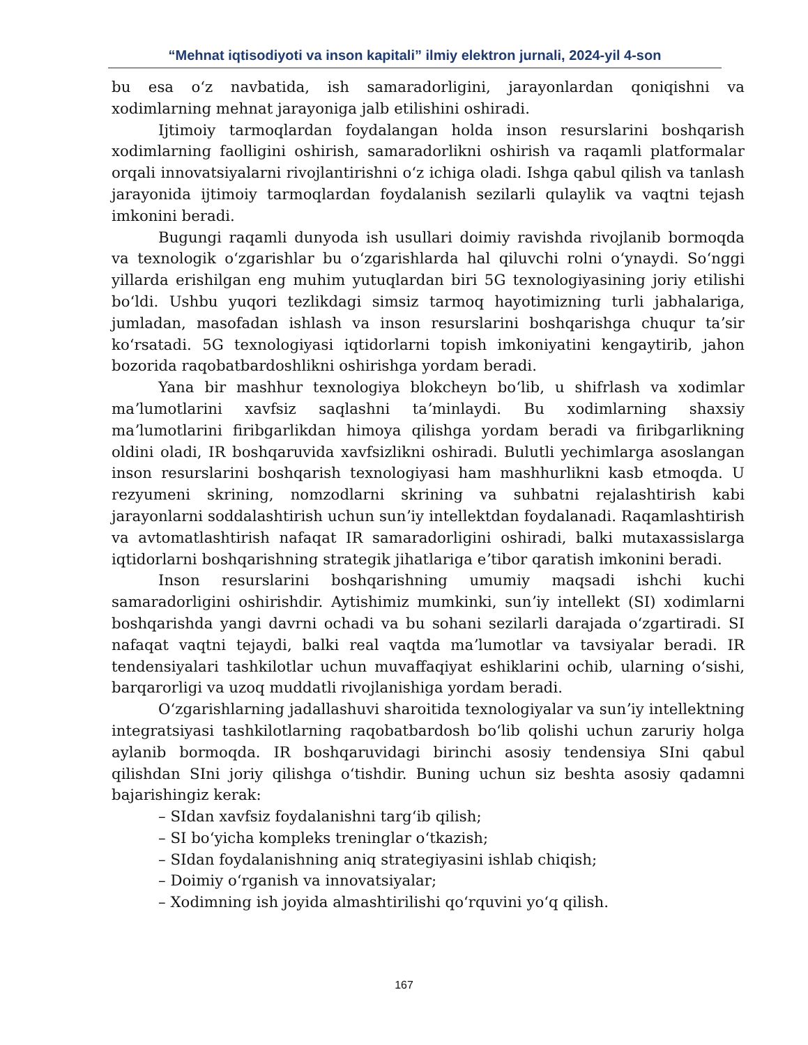“Mehnat iqtisodiyoti va inson kapitali” ilmiy elektron jurnali, 2024-yil 4-son
bu esa oʻz navbatida, ish samaradorligini, jarayonlardan qoniqishni va xodimlarning mehnat jarayoniga jalb etilishini oshiradi.
Ijtimoiy tarmoqlardan foydalangan holda inson resurslarini boshqarish xodimlarning faolligini oshirish, samaradorlikni oshirish va raqamli platformalar orqali innovatsiyalarni rivojlantirishni oʻz ichiga oladi. Ishga qabul qilish va tanlash jarayonida ijtimoiy tarmoqlardan foydalanish sezilarli qulaylik va vaqtni tejash imkonini beradi.
Bugungi raqamli dunyoda ish usullari doimiy ravishda rivojlanib bormoqda va texnologik oʻzgarishlar bu oʻzgarishlarda hal qiluvchi rolni oʻynaydi. Soʻnggi yillarda erishilgan eng muhim yutuqlardan biri 5G texnologiyasining joriy etilishi boʻldi. Ushbu yuqori tezlikdagi simsiz tarmoq hayotimizning turli jabhalariga, jumladan, masofadan ishlash va inson resurslarini boshqarishga chuqur taʼsir koʻrsatadi. 5G texnologiyasi iqtidorlarni topish imkoniyatini kengaytirib, jahon bozorida raqobatbardoshlikni oshirishga yordam beradi.
Yana bir mashhur texnologiya blokcheyn boʻlib, u shifrlash va xodimlar maʼlumotlarini xavfsiz saqlashni taʼminlaydi. Bu xodimlarning shaxsiy maʼlumotlarini firibgarlikdan himoya qilishga yordam beradi va firibgarlikning oldini oladi, IR boshqaruvida xavfsizlikni oshiradi. Bulutli yechimlarga asoslangan inson resurslarini boshqarish texnologiyasi ham mashhurlikni kasb etmoqda. U rezyumeni skrining, nomzodlarni skrining va suhbatni rejalashtirish kabi jarayonlarni soddalashtirish uchun sunʼiy intellektdan foydalanadi. Raqamlashtirish va avtomatlashtirish nafaqat IR samaradorligini oshiradi, balki mutaxassislarga iqtidorlarni boshqarishning strategik jihatlariga eʼtibor qaratish imkonini beradi.
Inson resurslarini boshqarishning umumiy maqsadi ishchi kuchi samaradorligini oshirishdir. Aytishimiz mumkinki, sunʼiy intellekt (SI) xodimlarni boshqarishda yangi davrni ochadi va bu sohani sezilarli darajada oʻzgartiradi. SI nafaqat vaqtni tejaydi, balki real vaqtda maʼlumotlar va tavsiyalar beradi. IR tendensiyalari tashkilotlar uchun muvaffaqiyat eshiklarini ochib, ularning oʻsishi, barqarorligi va uzoq muddatli rivojlanishiga yordam beradi.
Oʻzgarishlarning jadallashuvi sharoitida texnologiyalar va sunʼiy intellektning integratsiyasi tashkilotlarning raqobatbardosh boʻlib qolishi uchun zaruriy holga aylanib bormoqda. IR boshqaruvidagi birinchi asosiy tendensiya SIni qabul qilishdan SIni joriy qilishga oʻtishdir. Buning uchun siz beshta asosiy qadamni bajarishingiz kerak:
– SIdan xavfsiz foydalanishni targʻib qilish;
– SI boʻyicha kompleks treninglar oʻtkazish;
– SIdan foydalanishning aniq strategiyasini ishlab chiqish;
– Doimiy oʻrganish va innovatsiyalar;
– Xodimning ish joyida almashtirilishi qoʻrquvini yoʻq qilish.
167